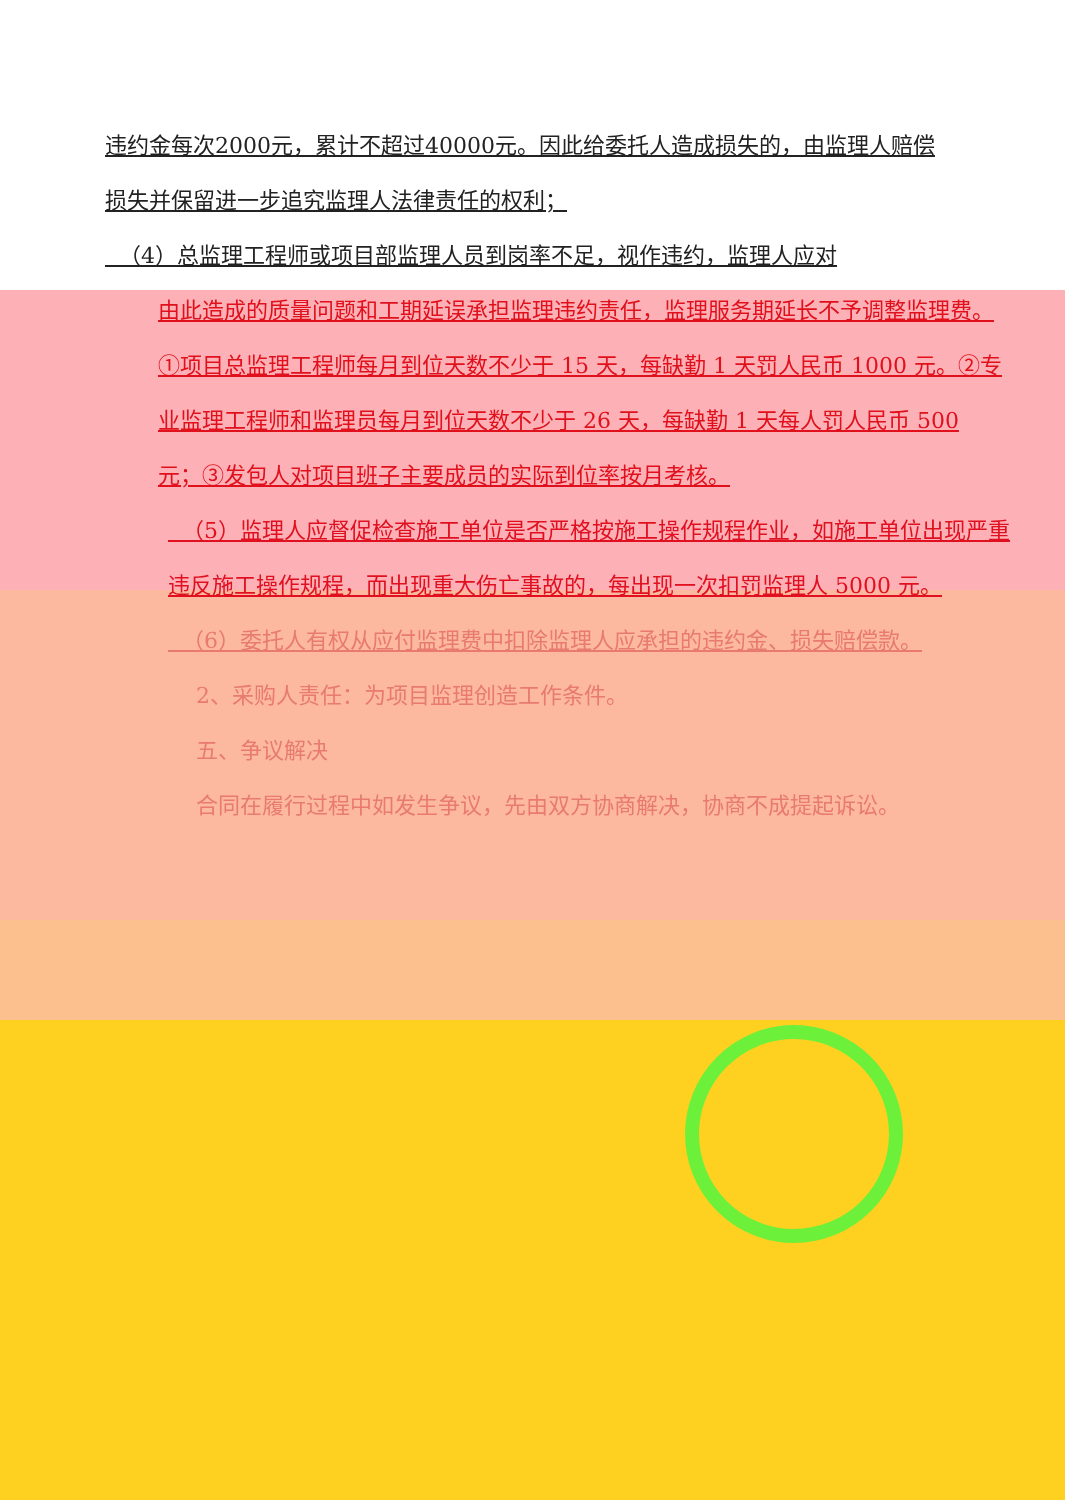违约金每次2000元，累计不超过40000元。因此给委托人造成损失的，由监理人赔偿损失并保留进一步追究监理人法律责任的权利；
（4）总监理工程师或项目部监理人员到岗率不足，视作违约，监理人应对
由此造成的质量问题和工期延误承担监理违约责任，监理服务期延长不予调整监理费。①项目总监理工程师每月到位天数不少于 15 天，每缺勤 1 天罚人民币 1000 元。②专业监理工程师和监理员每月到位天数不少于 26 天，每缺勤 1 天每人罚人民币 500 元；③发包人对项目班子主要成员的实际到位率按月考核。
（5）监理人应督促检查施工单位是否严格按施工操作规程作业，如施工单位出现严重违反施工操作规程，而出现重大伤亡事故的，每出现一次扣罚监理人 5000 元。
（6）委托人有权从应付监理费中扣除监理人应承担的违约金、损失赔偿款。
2、采购人责任：为项目监理创造工作条件。
五、争议解决
合同在履行过程中如发生争议，先由双方协商解决，协商不成提起诉讼。